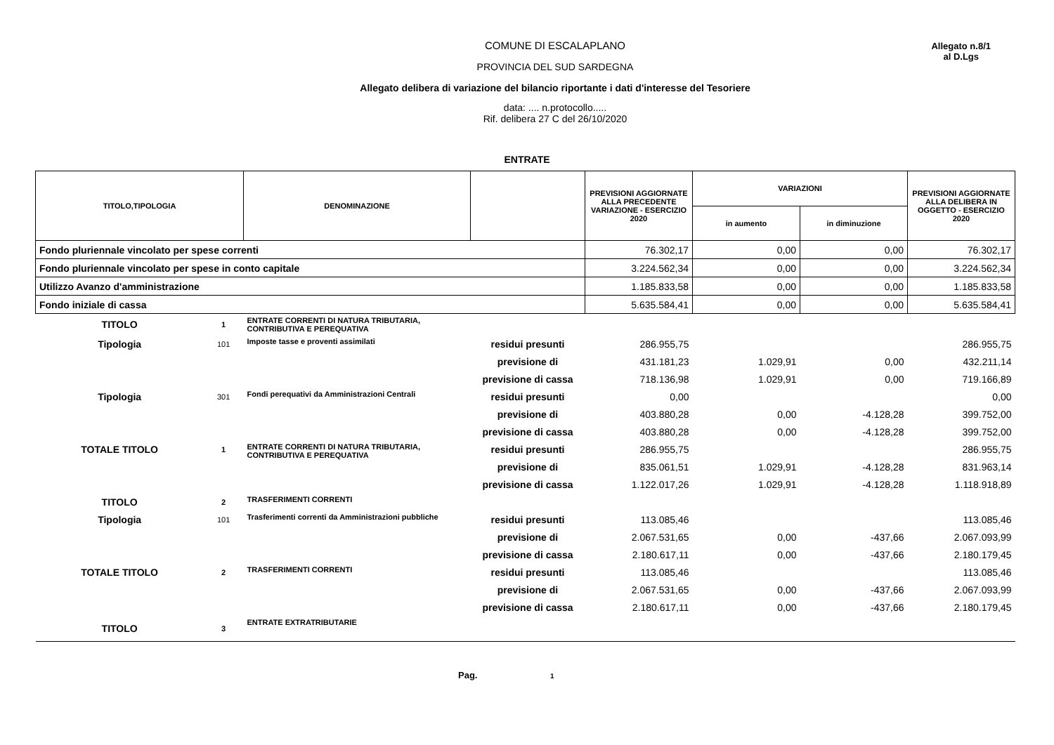Allegato n.8/1
al D.Lgs
COMUNE DI ESCALAPLANO
PROVINCIA DEL SUD SARDEGNA
Allegato delibera di variazione del bilancio riportante i dati d'interesse del Tesoriere
data: .... n.protocollo.....
Rif. delibera 27 C del 26/10/2020
ENTRATE
| TITOLO,TIPOLOGIA | | DENOMINAZIONE | | PREVISIONI AGGIORNATE ALLA PRECEDENTE VARIAZIONE - ESERCIZIO 2020 | VARIAZIONI | | PREVISIONI AGGIORNATE ALLA DELIBERA IN OGGETTO - ESERCIZIO 2020 |
| --- | --- | --- | --- | --- | --- | --- | --- |
| | | | | | in aumento | in diminuzione | |
| Fondo pluriennale vincolato per spese correnti | | | | 76.302,17 | 0,00 | 0,00 | 76.302,17 |
| Fondo pluriennale vincolato per spese in conto capitale | | | | 3.224.562,34 | 0,00 | 0,00 | 3.224.562,34 |
| Utilizzo Avanzo d'amministrazione | | | | 1.185.833,58 | 0,00 | 0,00 | 1.185.833,58 |
| Fondo iniziale di cassa | | | | 5.635.584,41 | 0,00 | 0,00 | 5.635.584,41 |
| TITOLO | 1 | ENTRATE CORRENTI DI NATURA TRIBUTARIA, CONTRIBUTIVA E PEREQUATIVA | | | | | |
| Tipologia | 101 | Imposte tasse e proventi assimilati | residui presunti | 286.955,75 | | | 286.955,75 |
| | | | previsione di | 431.181,23 | 1.029,91 | 0,00 | 432.211,14 |
| | | | previsione di cassa | 718.136,98 | 1.029,91 | 0,00 | 719.166,89 |
| Tipologia | 301 | Fondi perequativi da Amministrazioni Centrali | residui presunti | 0,00 | | | 0,00 |
| | | | previsione di | 403.880,28 | 0,00 | -4.128,28 | 399.752,00 |
| | | | previsione di cassa | 403.880,28 | 0,00 | -4.128,28 | 399.752,00 |
| TOTALE TITOLO | 1 | ENTRATE CORRENTI DI NATURA TRIBUTARIA, CONTRIBUTIVA E PEREQUATIVA | residui presunti | 286.955,75 | | | 286.955,75 |
| | | | previsione di | 835.061,51 | 1.029,91 | -4.128,28 | 831.963,14 |
| | | | previsione di cassa | 1.122.017,26 | 1.029,91 | -4.128,28 | 1.118.918,89 |
| TITOLO | 2 | TRASFERIMENTI CORRENTI | | | | | |
| Tipologia | 101 | Trasferimenti correnti da Amministrazioni pubbliche | residui presunti | 113.085,46 | | | 113.085,46 |
| | | | previsione di | 2.067.531,65 | 0,00 | -437,66 | 2.067.093,99 |
| | | | previsione di cassa | 2.180.617,11 | 0,00 | -437,66 | 2.180.179,45 |
| TOTALE TITOLO | 2 | TRASFERIMENTI CORRENTI | residui presunti | 113.085,46 | | | 113.085,46 |
| | | | previsione di | 2.067.531,65 | 0,00 | -437,66 | 2.067.093,99 |
| | | | previsione di cassa | 2.180.617,11 | 0,00 | -437,66 | 2.180.179,45 |
| TITOLO | 3 | ENTRATE EXTRATRIBUTARIE | | | | | |
Pag. 1